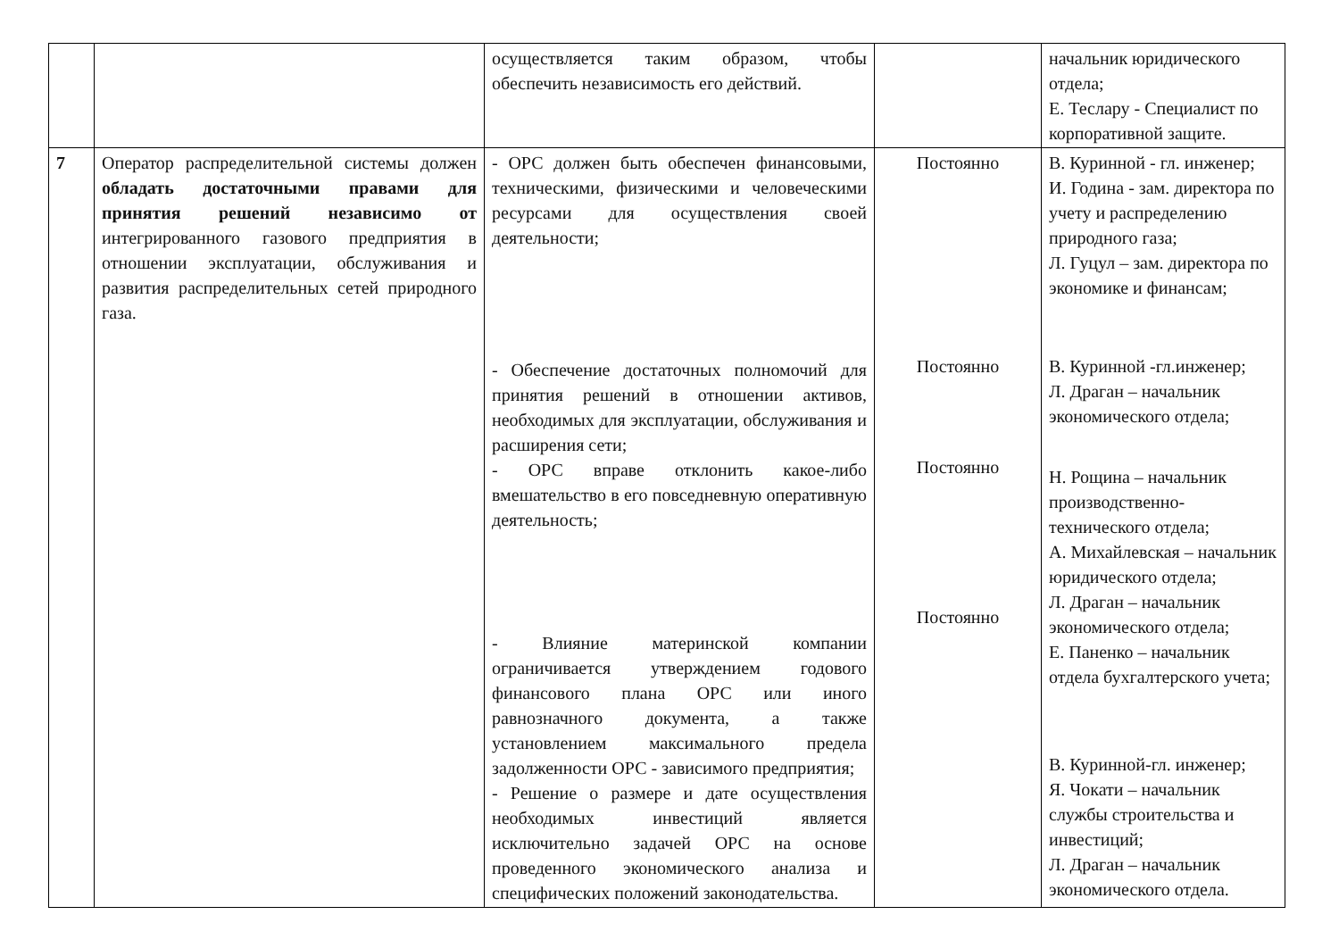| | | осуществляется таким образом, чтобы обеспечить независимость его действий. | | начальник юридического отдела; Е. Теслару - Специалист по корпоративной защите. |
| 7 | Оператор распределительной системы должен обладать достаточными правами для принятия решений независимо от интегрированного газового предприятия в отношении эксплуатации, обслуживания и развития распределительных сетей природного газа. | - ОРС должен быть обеспечен финансовыми, техническими, физическими и человеческими ресурсами для осуществления своей деятельности; - Обеспечение достаточных полномочий для принятия решений в отношении активов, необходимых для эксплуатации, обслуживания и расширения сети; - ОРС вправе отклонить какое-либо вмешательство в его повседневную оперативную деятельность; - Влияние материнской компании ограничивается утверждением годового финансового плана ОРС или иного равнозначного документа, а также установлением максимального предела задолженности ОРС - зависимого предприятия; - Решение о размере и дате осуществления необходимых инвестиций является исключительно задачей ОРС на основе проведенного экономического анализа и специфических положений законодательства. | Постоянно Постоянно Постоянно Постоянно | В. Куринной - гл. инженер; И. Година - зам. директора по учету и распределению природного газа; Л. Гуцул – зам. директора по экономике и финансам; В. Куринной -гл.инженер; Л. Драган – начальник экономического отдела; Н. Рощина – начальник производственно-технического отдела; А. Михайлевская – начальник юридического отдела; Л. Драган – начальник экономического отдела; Е. Паненко – начальник отдела бухгалтерского учета; В. Куринной-гл. инженер; Я. Чокати – начальник службы строительства и инвестиций; Л. Драган – начальник экономического отдела. |